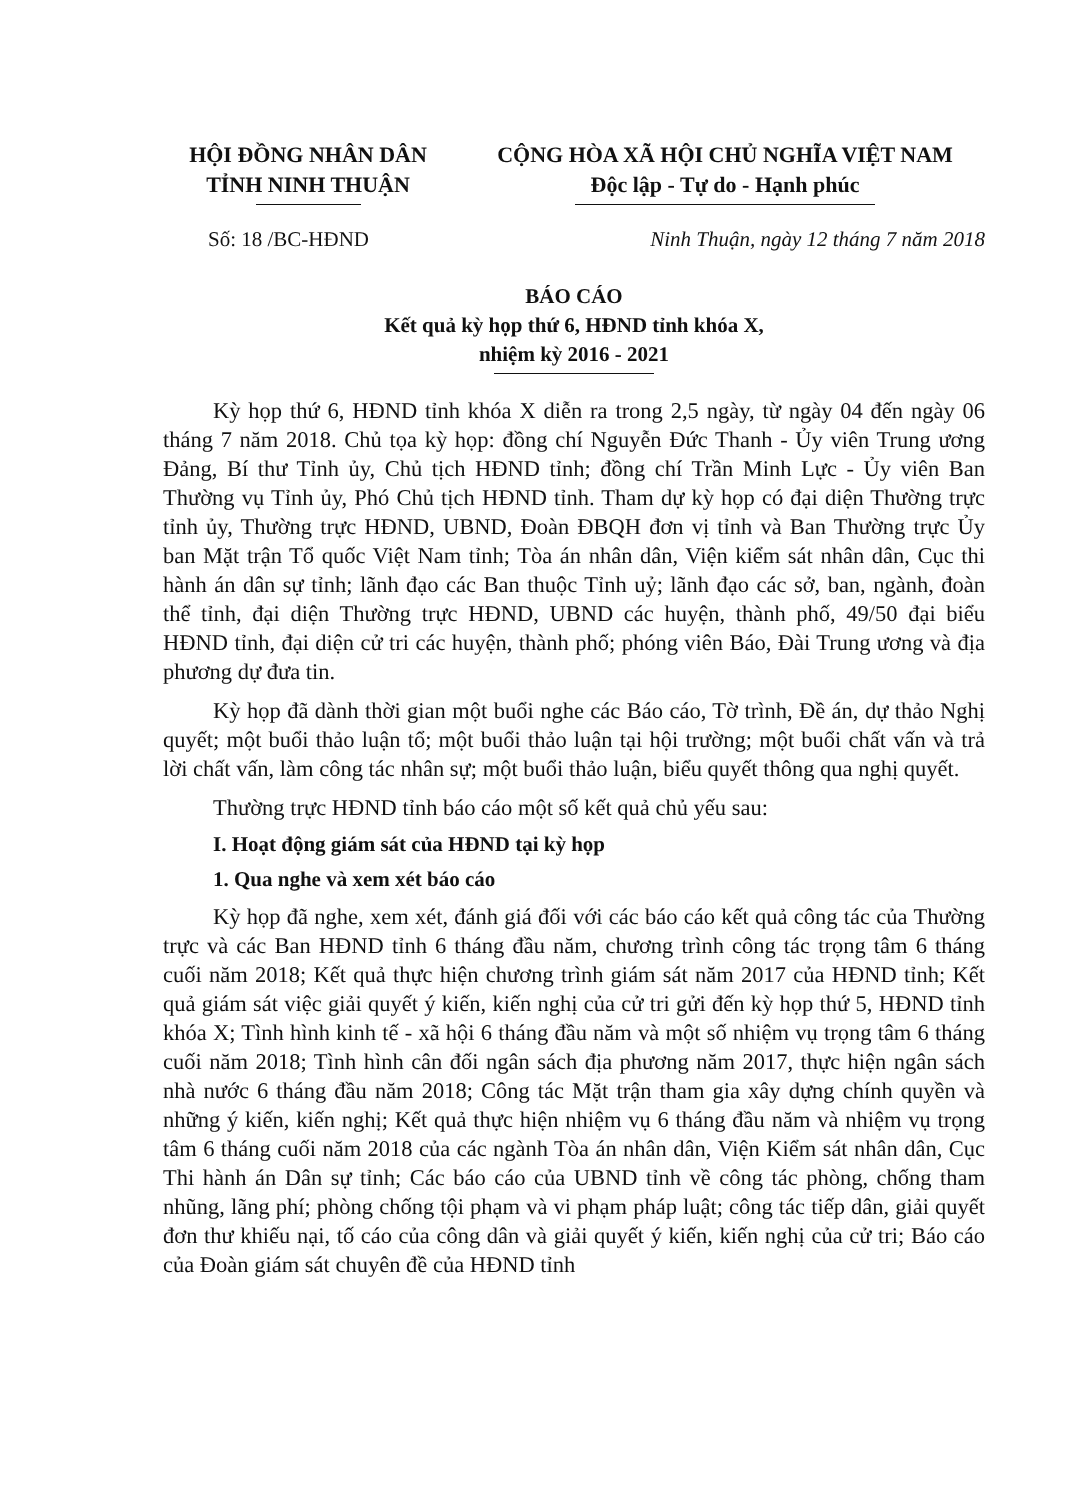HỘI ĐỒNG NHÂN DÂN
TỈNH NINH THUẬN
CỘNG HÒA XÃ HỘI CHỦ NGHĨA VIỆT NAM
Độc lập - Tự do - Hạnh phúc
Số: 18 /BC-HĐND Ninh Thuận, ngày 12 tháng 7 năm 2018
BÁO CÁO
Kết quả kỳ họp thứ 6, HĐND tỉnh khóa X,
nhiệm kỳ 2016 - 2021
Kỳ họp thứ 6, HĐND tỉnh khóa X diễn ra trong 2,5 ngày, từ ngày 04 đến ngày 06 tháng 7 năm 2018. Chủ tọa kỳ họp: đồng chí Nguyễn Đức Thanh - Ủy viên Trung ương Đảng, Bí thư Tỉnh ủy, Chủ tịch HĐND tỉnh; đồng chí Trần Minh Lực - Ủy viên Ban Thường vụ Tỉnh ủy, Phó Chủ tịch HĐND tỉnh. Tham dự kỳ họp có đại diện Thường trực tỉnh ủy, Thường trực HĐND, UBND, Đoàn ĐBQH đơn vị tỉnh và Ban Thường trực Ủy ban Mặt trận Tổ quốc Việt Nam tỉnh; Tòa án nhân dân, Viện kiểm sát nhân dân, Cục thi hành án dân sự tỉnh; lãnh đạo các Ban thuộc Tỉnh uỷ; lãnh đạo các sở, ban, ngành, đoàn thể tỉnh, đại diện Thường trực HĐND, UBND các huyện, thành phố, 49/50 đại biểu HĐND tỉnh, đại diện cử tri các huyện, thành phố; phóng viên Báo, Đài Trung ương và địa phương dự đưa tin.
Kỳ họp đã dành thời gian một buổi nghe các Báo cáo, Tờ trình, Đề án, dự thảo Nghị quyết; một buổi thảo luận tổ; một buổi thảo luận tại hội trường; một buổi chất vấn và trả lời chất vấn, làm công tác nhân sự; một buổi thảo luận, biểu quyết thông qua nghị quyết.
Thường trực HĐND tỉnh báo cáo một số kết quả chủ yếu sau:
I. Hoạt động giám sát của HĐND tại kỳ họp
1. Qua nghe và xem xét báo cáo
Kỳ họp đã nghe, xem xét, đánh giá đối với các báo cáo kết quả công tác của Thường trực và các Ban HĐND tỉnh 6 tháng đầu năm, chương trình công tác trọng tâm 6 tháng cuối năm 2018; Kết quả thực hiện chương trình giám sát năm 2017 của HĐND tỉnh; Kết quả giám sát việc giải quyết ý kiến, kiến nghị của cử tri gửi đến kỳ họp thứ 5, HĐND tỉnh khóa X; Tình hình kinh tế - xã hội 6 tháng đầu năm và một số nhiệm vụ trọng tâm 6 tháng cuối năm 2018; Tình hình cân đối ngân sách địa phương năm 2017, thực hiện ngân sách nhà nước 6 tháng đầu năm 2018; Công tác Mặt trận tham gia xây dựng chính quyền và những ý kiến, kiến nghị; Kết quả thực hiện nhiệm vụ 6 tháng đầu năm và nhiệm vụ trọng tâm 6 tháng cuối năm 2018 của các ngành Tòa án nhân dân, Viện Kiểm sát nhân dân, Cục Thi hành án Dân sự tỉnh; Các báo cáo của UBND tỉnh về công tác phòng, chống tham nhũng, lãng phí; phòng chống tội phạm và vi phạm pháp luật; công tác tiếp dân, giải quyết đơn thư khiếu nại, tố cáo của công dân và giải quyết ý kiến, kiến nghị của cử tri; Báo cáo của Đoàn giám sát chuyên đề của HĐND tỉnh